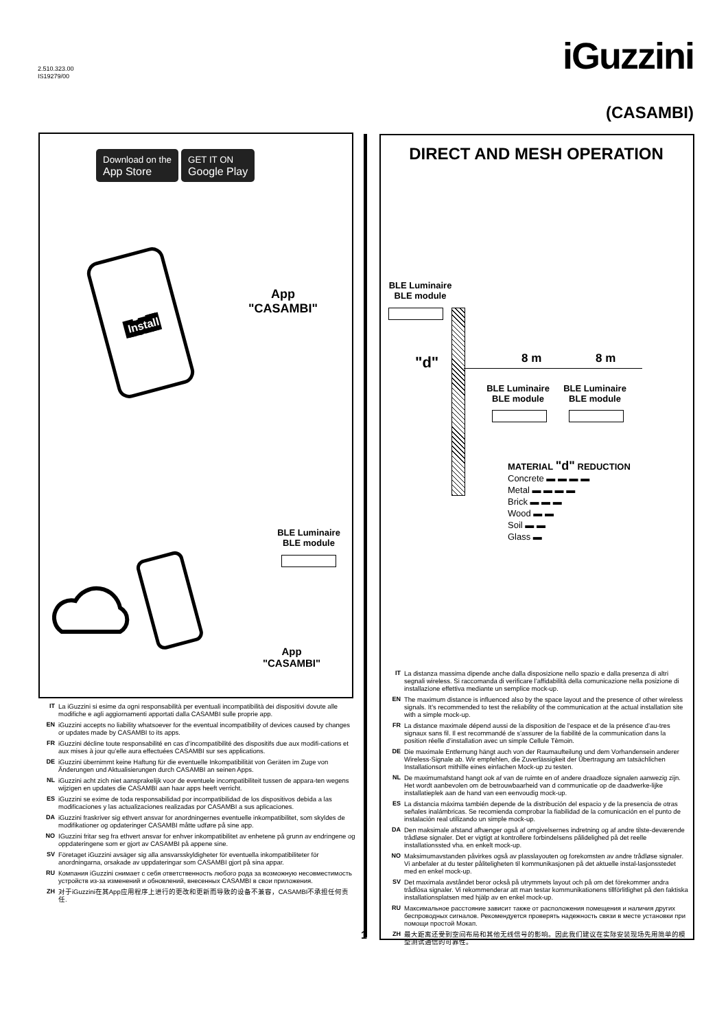2.510.323.00
IS19279/00
iGuzzini
(CASAMBI)
Download on the
App Store GET IT ON
Google Play
Install
Install
App
"CASAMBI"
BLE Luminaire
BLE module
App
"CASAMBI"
IT La iGuzzini si esime da ogni responsabilità per eventuali incompatibilità dei dispositivi dovute alle modifiche e agli aggiornamenti apportati dalla CASAMBI sulle proprie app.
EN iGuzzini accepts no liability whatsoever for the eventual incompatibility of devices caused by changes or updates made by CASAMBI to its apps.
FR iGuzzini décline toute responsabilité en cas d’incompatibilité des dispositifs due aux modifi-cations et aux mises à jour qu’elle aura effectuées CASAMBI sur ses applications.
DE iGuzzini übernimmt keine Haftung für die eventuelle Inkompatibilität von Geräten im Zuge von Änderungen und Aktualisierungen durch CASAMBI an seinen Apps.
NL iGuzzini acht zich niet aansprakelijk voor de eventuele incompatibiliteit tussen de appara-ten wegens wijzigen en updates die CASAMBI aan haar apps heeft verricht.
ES iGuzzini se exime de toda responsabilidad por incompatibilidad de los dispositivos debida a las modificaciones y las actualizaciones realizadas por CASAMBI a sus aplicaciones.
DA iGuzzini fraskriver sig ethvert ansvar for anordningernes eventuelle inkompatibilitet, som skyldes de modifikationer og opdateringer CASAMBI måtte udføre på sine app.
NO IGuzzini fritar seg fra ethvert ansvar for enhver inkompatibilitet av enhetene på grunn av endringene og oppdateringene som er gjort av CASAMBI på appene sine.
SV Företaget iGuzzini avsäger sig alla ansvarsskyldigheter för eventuella inkompatibiliteter för anordningarna, orsakade av uppdateringar som CASAMBI gjort på sina appar.
RU Компания iGuzzini снимает с себя ответственность любого рода за возможную несовместимость устройств из-за изменений и обновлений, внесенных CASAMBI в свои приложения.
ZH 对于iGuzzini在其App应用程序上进行的更改和更新而导致的设备不兼容，CASAMBI不承担任何责任.
1
DIRECT AND MESH OPERATION
BLE Luminaire
BLE module
"d" 8 m 8 m
BLE Luminaire
BLE module
BLE Luminaire
BLE module
MATERIAL "d" REDUCTION
Concrete ▬ ▬ ▬ ▬
Metal ▬ ▬ ▬ ▬
Brick ▬ ▬ ▬
Wood ▬ ▬
Soil ▬ ▬
Glass ▬
IT La distanza massima dipende anche dalla disposizione nello spazio e dalla presenza di altri segnali wireless. Si raccomanda di verificare l’affidabilità della comunicazione nella posizione di installazione effettiva mediante un semplice mock-up.
EN The maximum distance is influenced also by the space layout and the presence of other wireless signals. It's recommended to test the reliability of the communication at the actual installation site with a simple mock-up.
FR La distance maximale dépend aussi de la disposition de l’espace et de la présence d’au-tres signaux sans fil. Il est recommandé de s’assurer de la fiabilité de la communication dans la position réelle d’installation avec un simple Cellule Tèmoin.
DE Die maximale Entfernung hängt auch von der Raumaufteilung und dem Vorhandensein anderer Wireless-Signale ab. Wir empfehlen, die Zuverlässigkeit der Übertragung am tatsächlichen Installationsort mithilfe eines einfachen Mock-up zu testen.
NL De maximumafstand hangt ook af van de ruimte en of andere draadloze signalen aanwezig zijn. Het wordt aanbevolen om de betrouwbaarheid van d communicatie op de daadwerke-lijke installatieplek aan de hand van een eenvoudig mock-up.
ES La distancia máxima también depende de la distribución del espacio y de la presencia de otras señales inalámbricas. Se recomienda comprobar la fiabilidad de la comunicación en el punto de instalación real utilizando un simple mock-up.
DA Den maksimale afstand afhænger også af omgivelsernes indretning og af andre tilste-deværende trådløse signaler. Det er vigtigt at kontrollere forbindelsens pålidelighed på det reelle installationssted vha. en enkelt mock-up.
NO Maksimumavstanden påvirkes også av plasslayouten og forekomsten av andre trådløse signaler. Vi anbefaler at du tester påliteligheten til kommunikasjonen på det aktuelle instal-lasjonsstedet med en enkel mock-up.
SV Det maximala avståndet beror också på utrymmets layout och på om det förekommer andra trådlösa signaler. Vi rekommenderar att man testar kommunikationens tillförlitlighet på den faktiska installationsplatsen med hjälp av en enkel mock-up.
RU Максимальное расстояние зависит также от расположения помещения и наличия других беспроводных сигналов. Рекомендуется проверять надежность связи в месте установки при помощи простой Мокап.
ZH 最大距离还受到空间布局和其他无线信号的影响。因此我们建议在实际安装现场先用简单的模型测试通信的可靠性。